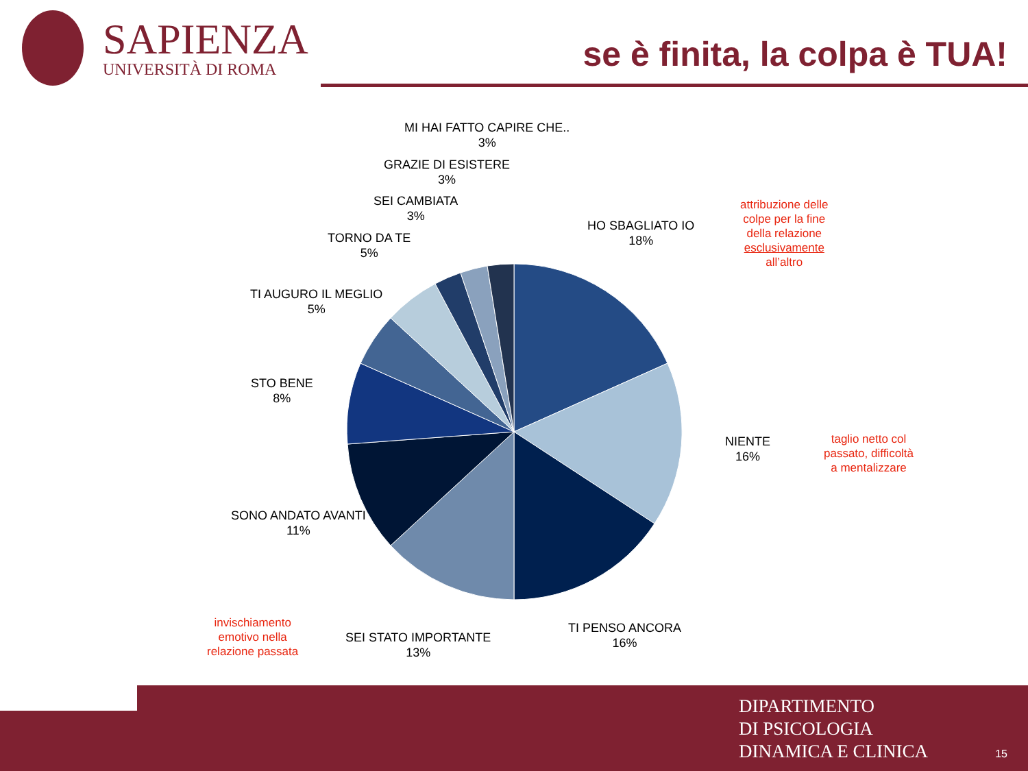SAPIENZA
UNIVERSITÀ DI ROMA
se è finita, la colpa è TUA!
MI HAI FATTO CAPIRE CHE..
3%
GRAZIE DI ESISTERE
3%
SEI CAMBIATA
3%
TORNO DA TE
5%
TI AUGURO IL MEGLIO
5%
STO BENE
8%
SONO ANDATO AVANTI
11%
HO SBAGLIATO IO
18%
NIENTE
16%
TI PENSO ANCORA
16%
SEI STATO IMPORTANTE
13%
attribuzione delle
colpe per la fine
della relazione
esclusivamente
all’altro
taglio netto col
passato, difficoltà
a mentalizzare
invischiamento
emotivo nella
relazione passata
DIPARTIMENTO
DI PSICOLOGIA
DINAMICA E CLINICA
15